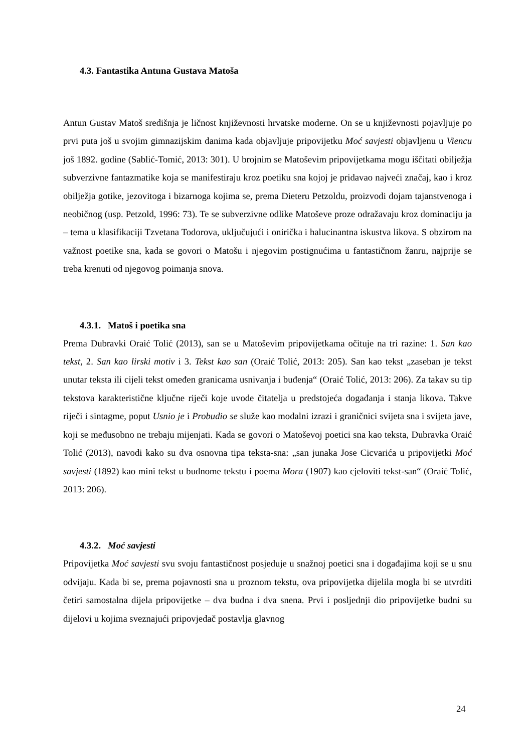4.3. Fantastika Antuna Gustava Matoša
Antun Gustav Matoš središnja je ličnost književnosti hrvatske moderne. On se u književnosti pojavljuje po prvi puta još u svojim gimnazijskim danima kada objavljuje pripovijetku Moć savjesti objavljenu u Viencu još 1892. godine (Sablić-Tomić, 2013: 301). U brojnim se Matoševim pripovijetkama mogu iščitati obilježja subverzivne fantazmatike koja se manifestiraju kroz poetiku sna kojoj je pridavao najveći značaj, kao i kroz obilježja gotike, jezovitoga i bizarnoga kojima se, prema Dieteru Petzoldu, proizvodi dojam tajanstvenoga i neobičnog (usp. Petzold, 1996: 73). Te se subverzivne odlike Matoševe proze odražavaju kroz dominaciju ja – tema u klasifikaciji Tzvetana Todorova, uključujući i onirička i halucinantna iskustva likova. S obzirom na važnost poetike sna, kada se govori o Matošu i njegovim postignućima u fantastičnom žanru, najprije se treba krenuti od njegovog poimanja snova.
4.3.1. Matoš i poetika sna
Prema Dubravki Oraić Tolić (2013), san se u Matoševim pripovijetkama očituje na tri razine: 1. San kao tekst, 2. San kao lirski motiv i 3. Tekst kao san (Oraić Tolić, 2013: 205). San kao tekst „zaseban je tekst unutar teksta ili cijeli tekst omeđen granicama usnivanja i buđenja“ (Oraić Tolić, 2013: 206). Za takav su tip tekstova karakteristične ključne riječi koje uvode čitatelja u predstojeća događanja i stanja likova. Takve riječi i sintagme, poput Usnio je i Probudio se služe kao modalni izrazi i graničnici svijeta sna i svijeta jave, koji se međusobno ne trebaju mijenjati. Kada se govori o Matoševoj poetici sna kao teksta, Dubravka Oraić Tolić (2013), navodi kako su dva osnovna tipa teksta-sna: „san junaka Jose Cicvarića u pripovijetki Moć savjesti (1892) kao mini tekst u budnome tekstu i poema Mora (1907) kao cjeloviti tekst-san“ (Oraić Tolić, 2013: 206).
4.3.2. Moć savjesti
Pripovijetka Moć savjesti svu svoju fantastičnost posjeduje u snažnoj poetici sna i događajima koji se u snu odvijaju. Kada bi se, prema pojavnosti sna u proznom tekstu, ova pripovijetka dijelila mogla bi se utvrditi četiri samostalna dijela pripovijetke – dva budna i dva snena. Prvi i posljednji dio pripovijetke budni su dijelovi u kojima sveznajući pripovjedač postavlja glavnog
24